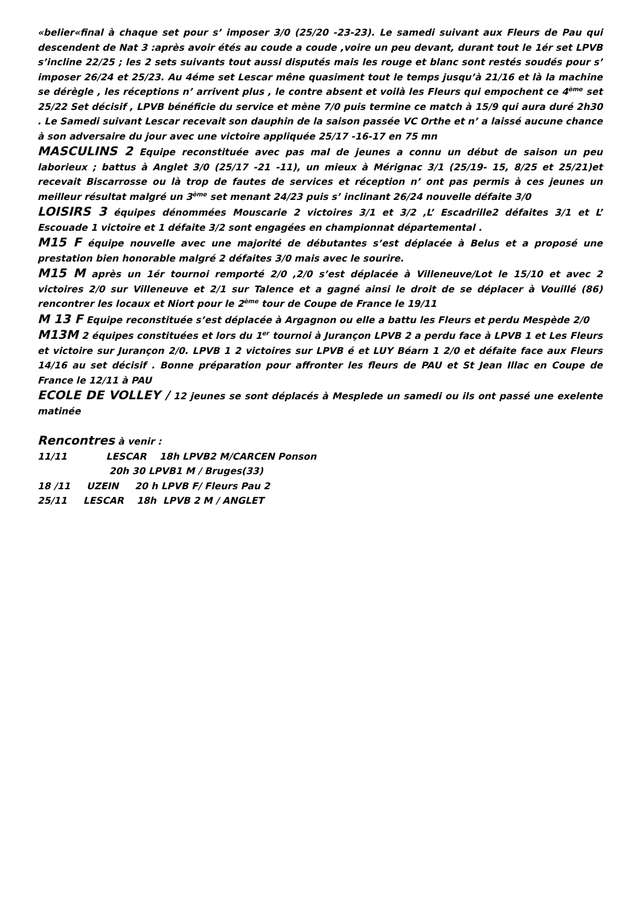«belier«final à chaque set pour s’ imposer 3/0 (25/20 -23-23). Le samedi suivant aux Fleurs de Pau qui descendent de Nat 3 :après avoir étés au coude a coude ,voire un peu devant, durant tout le 1ér set LPVB s’incline 22/25 ; les 2 sets suivants tout aussi disputés mais les rouge et blanc sont restés soudés pour s’ imposer 26/24 et 25/23. Au 4éme set Lescar mêne quasiment tout le temps jusqu’à 21/16 et là la machine se dérègle , les réceptions n’ arrivent plus , le contre absent et voilà les Fleurs qui empochent ce 4<sup>ème</sup> set 25/22 Set décisif , LPVB bénéficie du service et mène 7/0 puis termine ce match à 15/9 qui aura duré 2h30 . Le Samedi suivant Lescar recevait son dauphin de la saison passée VC Orthe et n’ a laissé aucune chance à son adversaire du jour avec une victoire appliquée 25/17 -16-17 en 75 mn
MASCULINS 2 Equipe reconstituée avec pas mal de jeunes a connu un début de saison un peu laborieux ; battus à Anglet 3/0 (25/17 -21 -11), un mieux à Mérignac 3/1 (25/19- 15, 8/25 et 25/21)et recevait Biscarrosse ou là trop de fautes de services et réception n’ ont pas permis à ces jeunes un meilleur résultat malgré un 3<sup>ème</sup> set menant 24/23 puis s’ inclinant 26/24 nouvelle défaite 3/0
LOISIRS 3 équipes dénommées Mouscarie 2 victoires 3/1 et 3/2 ,L’ Escadrille2 défaites 3/1 et L’ Escouade 1 victoire et 1 défaite 3/2 sont engagées en championnat départemental .
M15 F équipe nouvelle avec une majorité de débutantes s’est déplacée à Belus et a proposé une prestation bien honorable malgré 2 défaites 3/0 mais avec le sourire.
M15 M après un 1ér tournoi remporté 2/0 ,2/0 s’est déplacée à Villeneuve/Lot le 15/10 et avec 2 victoires 2/0 sur Villeneuve et 2/1 sur Talence et a gagné ainsi le droit de se déplacer à Vouillé (86) rencontrer les locaux et Niort pour le 2<sup>ème</sup> tour de Coupe de France le 19/11
M 13 F Equipe reconstituée s’est déplacée à Argagnon ou elle a battu les Fleurs et perdu Mespède 2/0
M13M 2 équipes constituées et lors du 1<sup>er</sup> tournoi à Jurançon LPVB 2 a perdu face à LPVB 1 et Les Fleurs et victoire sur Jurançon 2/0. LPVB 1 2 victoires sur LPVB é et LUY Béarn 1 2/0 et défaite face aux Fleurs 14/16 au set décisif . Bonne préparation pour affronter les fleurs de PAU et St Jean Illac en Coupe de France le 12/11 à PAU
ECOLE DE VOLLEY / 12 jeunes se sont déplacés à Mesplede un samedi ou ils ont passé une exelente matinée
Rencontres à venir :
11/11 LESCAR 18h LPVB2 M/CARCEN Ponson
20h 30 LPVB1 M / Bruges(33)
18 /11 UZEIN 20 h LPVB F/ Fleurs Pau 2
25/11 LESCAR 18h LPVB 2 M / ANGLET